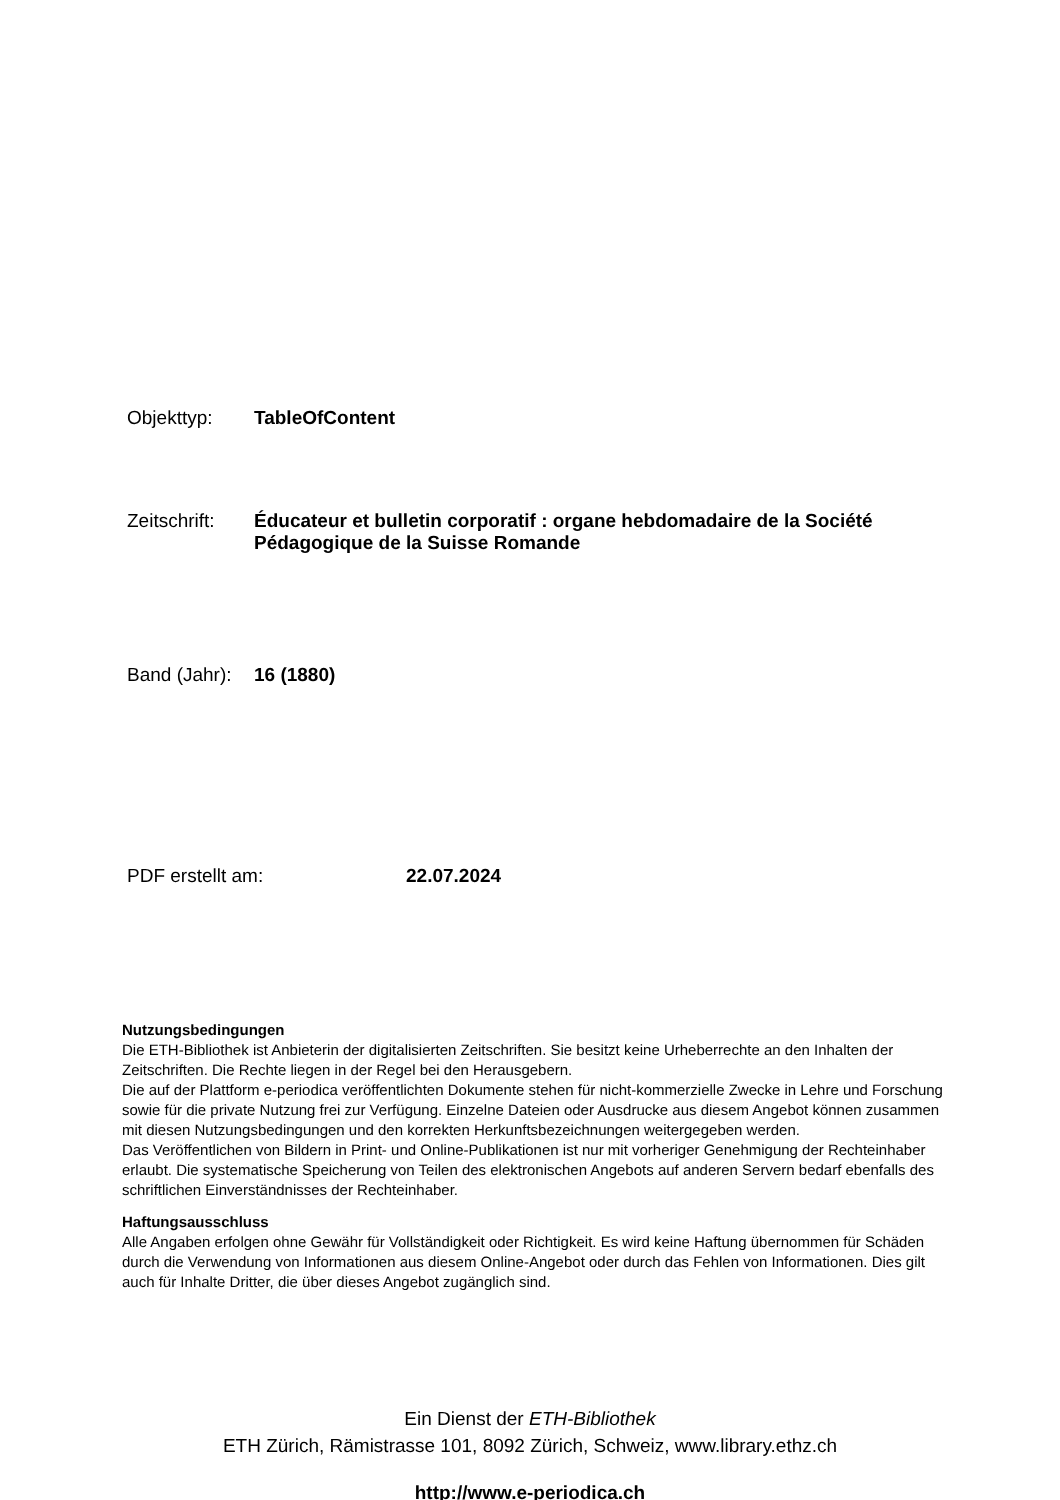Objekttyp: TableOfContent
Zeitschrift: Éducateur et bulletin corporatif : organe hebdomadaire de la Société Pédagogique de la Suisse Romande
Band (Jahr): 16 (1880)
PDF erstellt am: 22.07.2024
Nutzungsbedingungen
Die ETH-Bibliothek ist Anbieterin der digitalisierten Zeitschriften. Sie besitzt keine Urheberrechte an den Inhalten der Zeitschriften. Die Rechte liegen in der Regel bei den Herausgebern.
Die auf der Plattform e-periodica veröffentlichten Dokumente stehen für nicht-kommerzielle Zwecke in Lehre und Forschung sowie für die private Nutzung frei zur Verfügung. Einzelne Dateien oder Ausdrucke aus diesem Angebot können zusammen mit diesen Nutzungsbedingungen und den korrekten Herkunftsbezeichnungen weitergegeben werden.
Das Veröffentlichen von Bildern in Print- und Online-Publikationen ist nur mit vorheriger Genehmigung der Rechteinhaber erlaubt. Die systematische Speicherung von Teilen des elektronischen Angebots auf anderen Servern bedarf ebenfalls des schriftlichen Einverständnisses der Rechteinhaber.
Haftungsausschluss
Alle Angaben erfolgen ohne Gewähr für Vollständigkeit oder Richtigkeit. Es wird keine Haftung übernommen für Schäden durch die Verwendung von Informationen aus diesem Online-Angebot oder durch das Fehlen von Informationen. Dies gilt auch für Inhalte Dritter, die über dieses Angebot zugänglich sind.
Ein Dienst der ETH-Bibliothek
ETH Zürich, Rämistrasse 101, 8092 Zürich, Schweiz, www.library.ethz.ch
http://www.e-periodica.ch